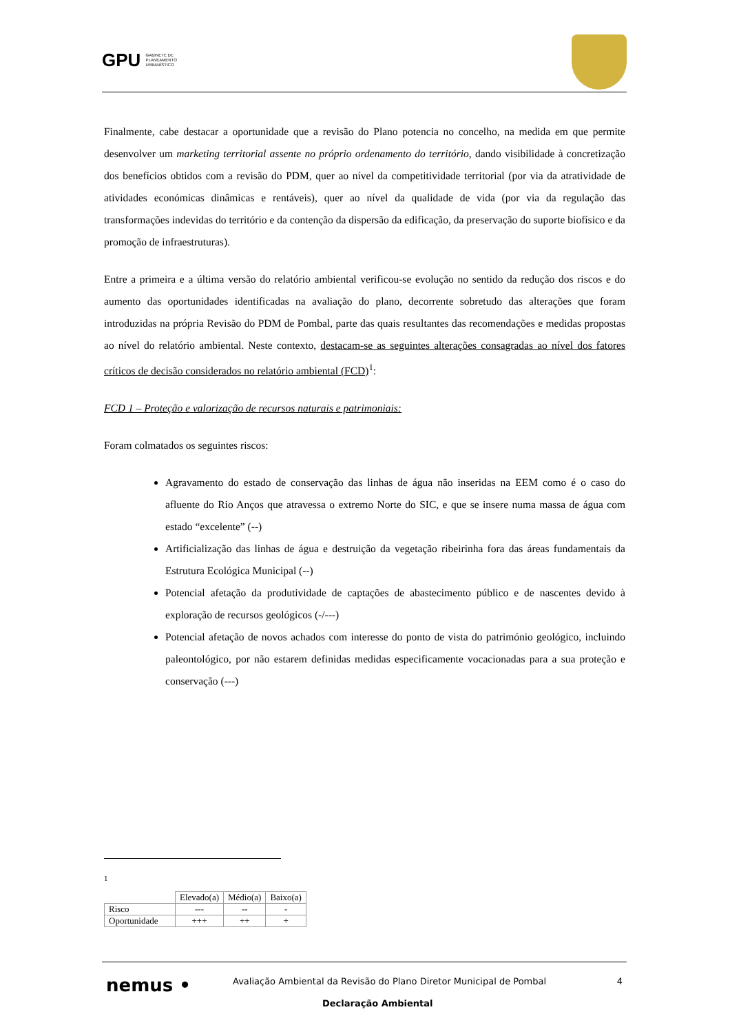GPU GABINETE DE
PLANEAMENTO
URBANÍSTICO
Finalmente, cabe destacar a oportunidade que a revisão do Plano potencia no concelho, na medida em que permite desenvolver um marketing territorial assente no próprio ordenamento do território, dando visibilidade à concretização dos benefícios obtidos com a revisão do PDM, quer ao nível da competitividade territorial (por via da atratividade de atividades económicas dinâmicas e rentáveis), quer ao nível da qualidade de vida (por via da regulação das transformações indevidas do território e da contenção da dispersão da edificação, da preservação do suporte biofísico e da promoção de infraestruturas).
Entre a primeira e a última versão do relatório ambiental verificou-se evolução no sentido da redução dos riscos e do aumento das oportunidades identificadas na avaliação do plano, decorrente sobretudo das alterações que foram introduzidas na própria Revisão do PDM de Pombal, parte das quais resultantes das recomendações e medidas propostas ao nível do relatório ambiental. Neste contexto, destacam-se as seguintes alterações consagradas ao nível dos fatores críticos de decisão considerados no relatório ambiental (FCD)<sup>1</sup>:
FCD 1 – Proteção e valorização de recursos naturais e patrimoniais:
Foram colmatados os seguintes riscos:
Agravamento do estado de conservação das linhas de água não inseridas na EEM como é o caso do afluente do Rio Anços que atravessa o extremo Norte do SIC, e que se insere numa massa de água com estado “excelente” (--)
Artificialização das linhas de água e destruição da vegetação ribeirinha fora das áreas fundamentais da Estrutura Ecológica Municipal (--)
Potencial afetação da produtividade de captações de abastecimento público e de nascentes devido à exploração de recursos geológicos (-/---)
Potencial afetação de novos achados com interesse do ponto de vista do património geológico, incluindo paleontológico, por não estarem definidas medidas especificamente vocacionadas para a sua proteção e conservação (---)
<sup>1</sup>
| | Elevado(a) | Médio(a) | Baixo(a) |
| --- | --- | --- | --- |
| Risco | --- | -- | - |
| Oportunidade | +++ | ++ | + |
nemus • Avaliação Ambiental da Revisão do Plano Diretor Municipal de Pombal 4
Declaração Ambiental